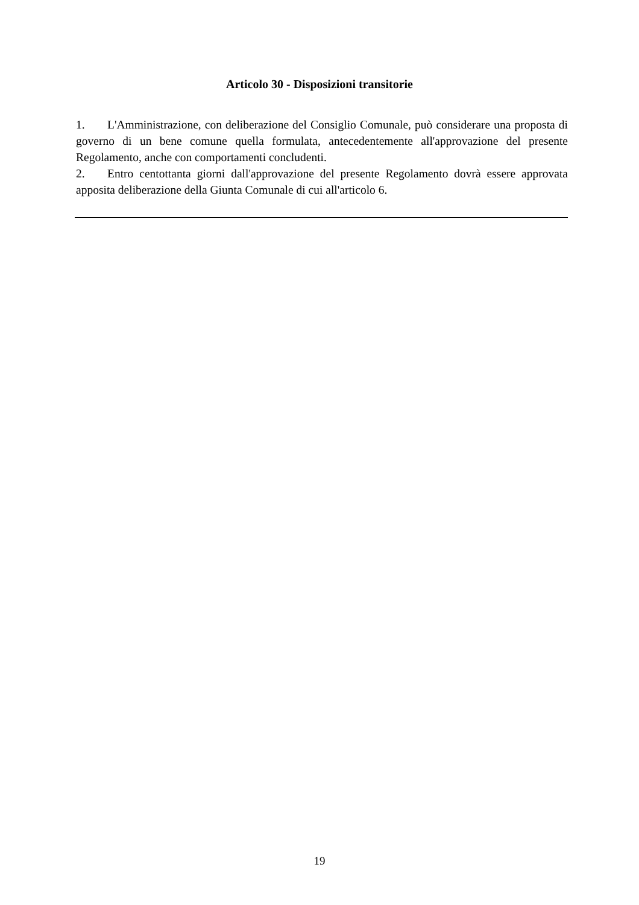Articolo 30 - Disposizioni transitorie
1. L'Amministrazione, con deliberazione del Consiglio Comunale, può considerare una proposta di governo di un bene comune quella formulata, antecedentemente all'approvazione del presente Regolamento, anche con comportamenti concludenti.
2. Entro centottanta giorni dall'approvazione del presente Regolamento dovrà essere approvata apposita deliberazione della Giunta Comunale di cui all'articolo 6.
19